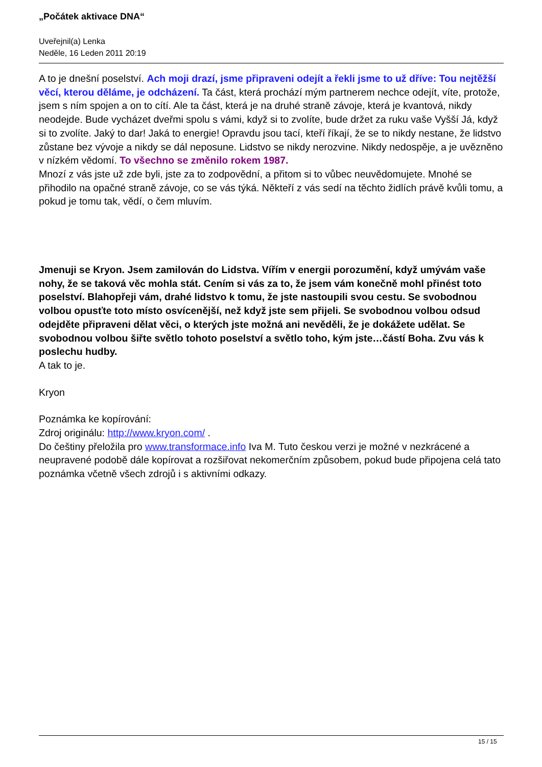„Počátek aktivace DNA“
Uveřejnil(a) Lenka
Neděle, 16 Leden 2011 20:19
A to je dnešní poselství. Ach moji drazí, jsme připraveni odejít a řekli jsme to už dříve: Tou nejtěžší věcí, kterou děláme, je odcházení. Ta část, která prochází mým partnerem nechce odejít, víte, protože, jsem s ním spojen a on to cítí. Ale ta část, která je na druhé straně závoje, která je kvantová, nikdy neodejde. Bude vycházet dveřmi spolu s vámi, když si to zvolíte, bude držet za ruku vaše Vyšší Já, když si to zvolíte. Jaký to dar! Jaká to energie! Opravdu jsou tací, kteří říkají, že se to nikdy nestane, že lidstvo zůstane bez vývoje a nikdy se dál neposune. Lidstvo se nikdy nerozvine. Nikdy nedospěje, a je uvězněno v nízkém vědomí. To všechno se změnilo rokem 1987.
Mnozí z vás jste už zde byli, jste za to zodpovědní, a přitom si to vůbec neuvědomujete. Mnohé se přihodilo na opačné straně závoje, co se vás týká. Někteří z vás sedí na těchto židlích právě kvůli tomu, a pokud je tomu tak, vědí, o čem mluvím.
Jmenuji se Kryon. Jsem zamilován do Lidstva. Vířím v energii porozumění, když umývám vaše nohy, že se taková věc mohla stát. Cením si vás za to, že jsem vám konečně mohl přinést toto poselství. Blahopřeji vám, drahé lidstvo k tomu, že jste nastoupili svou cestu. Se svobodnou volbou opusťte toto místo osvícenější, než když jste sem přijeli. Se svobodnou volbou odsud odejděte připraveni dělat věci, o kterých jste možná ani nevěděli, že je dokážete udělat. Se svobodnou volbou šiřte světlo tohoto poselství a světlo toho, kým jste…částí Boha. Zvu vás k poslechu hudby.
A tak to je.
Kryon
Poznámka ke kopírování:
Zdroj originálu: http://www.kryon.com/ .
Do češtiny přeložila pro www.transformace.info Iva M. Tuto českou verzi je možné v nezkrácené a neupravené podobě dále kopírovat a rozšiřovat nekomerčním způsobem, pokud bude připojena celá tato poznámka včetně všech zdrojů i s aktivními odkazy.
15 / 15